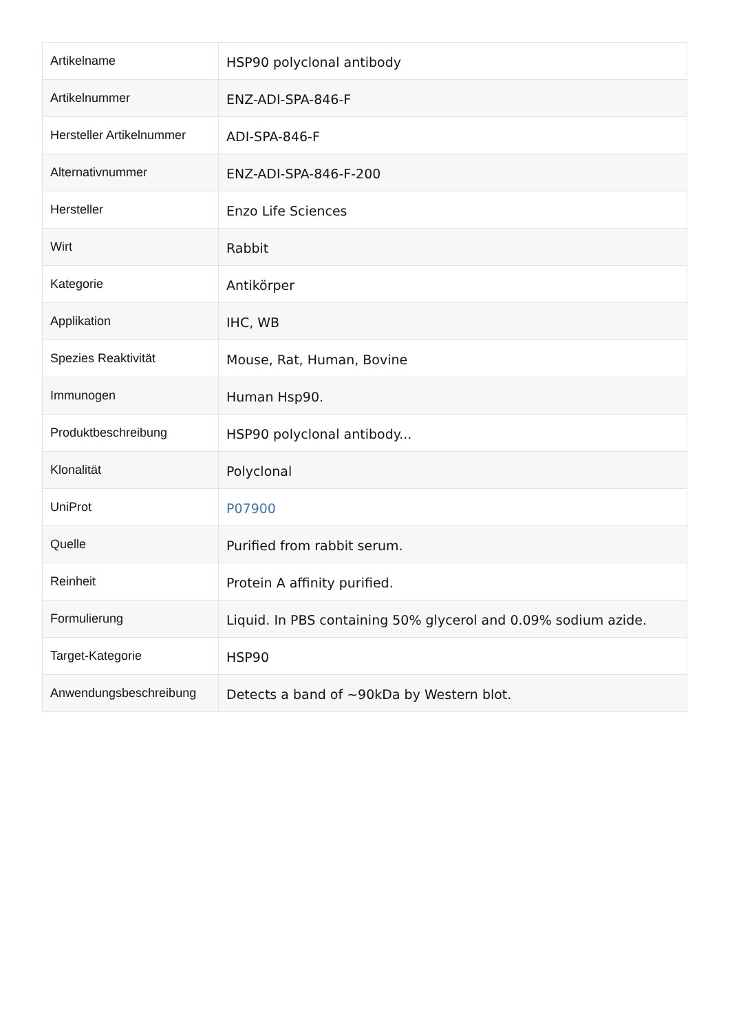| Artikelname | HSP90 polyclonal antibody |
| Artikelnummer | ENZ-ADI-SPA-846-F |
| Hersteller Artikelnummer | ADI-SPA-846-F |
| Alternativnummer | ENZ-ADI-SPA-846-F-200 |
| Hersteller | Enzo Life Sciences |
| Wirt | Rabbit |
| Kategorie | Antikörper |
| Applikation | IHC, WB |
| Spezies Reaktivität | Mouse, Rat, Human, Bovine |
| Immunogen | Human Hsp90. |
| Produktbeschreibung | HSP90 polyclonal antibody... |
| Klonalität | Polyclonal |
| UniProt | P07900 |
| Quelle | Purified from rabbit serum. |
| Reinheit | Protein A affinity purified. |
| Formulierung | Liquid. In PBS containing 50% glycerol and 0.09% sodium azide. |
| Target-Kategorie | HSP90 |
| Anwendungsbeschreibung | Detects a band of ~90kDa by Western blot. |